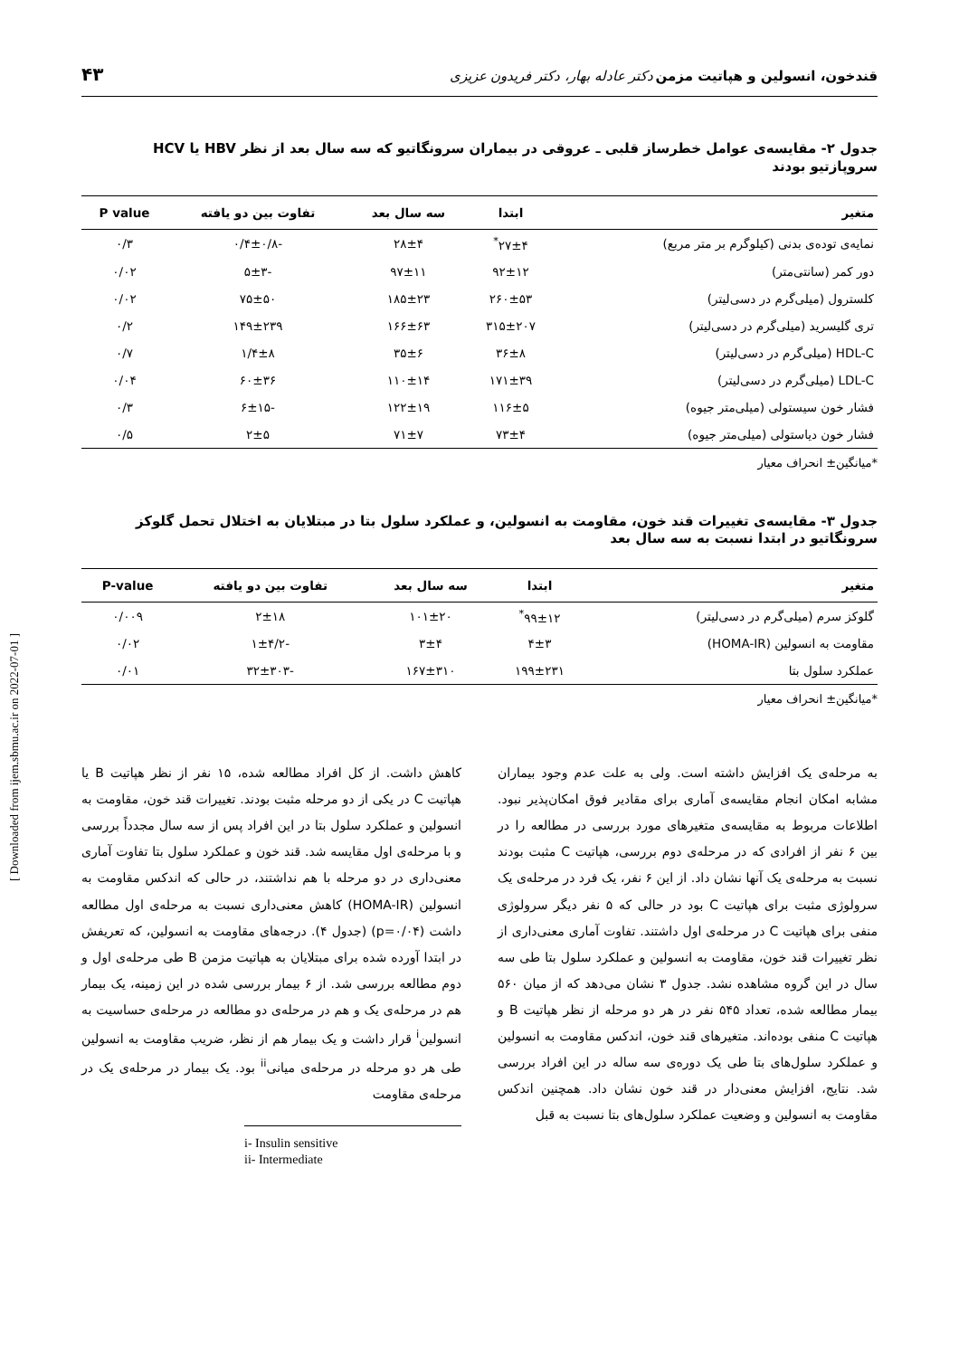قندخون، انسولین و هپاتیت مزمن دکتر عادله بهار، دکتر فریدون عزیزی ۴۳
جدول ۲- مقایسه‌ی عوامل خطرساز قلبی ـ عروقی در بیماران سرونگاتیو که سه سال بعد از نظر HBV یا HCV سروپازتیو بودند
| متغیر | ابتدا | سه سال بعد | تفاوت بین دو یافته | P value |
| --- | --- | --- | --- | --- |
| نمایه‌ی توده‌ی بدنی (کیلوگرم بر متر مربع) | ۲۷±۴<sup>*</sup> | ۲۸±۴ | -۰/۴±۰/۸ | ۰/۳ |
| دور کمر (سانتی‌متر) | ۹۲±۱۲ | ۹۷±۱۱ | -۵±۳ | ۰/۰۲ |
| کلسترول (میلی‌گرم در دسی‌لیتر) | ۲۶۰±۵۳ | ۱۸۵±۲۳ | ۷۵±۵۰ | ۰/۰۲ |
| تری گلیسرید (میلی‌گرم در دسی‌لیتر) | ۳۱۵±۲۰۷ | ۱۶۶±۶۳ | ۱۴۹±۲۳۹ | ۰/۲ |
| HDL-C (میلی‌گرم در دسی‌لیتر) | ۳۶±۸ | ۳۵±۶ | ۱/۴±۸ | ۰/۷ |
| LDL-C (میلی‌گرم در دسی‌لیتر) | ۱۷۱±۳۹ | ۱۱۰±۱۴ | ۶۰±۳۶ | ۰/۰۴ |
| فشار خون سیستولی (میلی‌متر جیوه) | ۱۱۶±۵ | ۱۲۲±۱۹ | -۶±۱۵ | ۰/۳ |
| فشار خون دیاستولی (میلی‌متر جیوه) | ۷۳±۴ | ۷۱±۷ | ۲±۵ | ۰/۵ |
*میانگین± انحراف معیار
جدول ۳- مقایسه‌ی تغییرات قند خون، مقاومت به انسولین، و عملکرد سلول بتا در مبتلایان به اختلال تحمل گلوکز سرونگاتیو در ابتدا نسبت به سه سال بعد
| متغیر | ابتدا | سه سال بعد | تفاوت بین دو یافته | P-value |
| --- | --- | --- | --- | --- |
| گلوکز سرم (میلی‌گرم در دسی‌لیتر) | ۹۹±۱۲<sup>*</sup> | ۱۰۱±۲۰ | ۲±۱۸ | ۰/۰۰۹ |
| مقاومت به انسولین (HOMA-IR) | ۴±۳ | ۳±۴ | -۱±۴/۲ | ۰/۰۲ |
| عملکرد سلول بتا | ۱۹۹±۲۳۱ | ۱۶۷±۳۱۰ | -۳۲±۳۰۳ | ۰/۰۱ |
*میانگین± انحراف معیار
به مرحله‌ی یک افزایش داشته است. ولی به علت عدم وجود بیماران مشابه امکان انجام مقایسه‌ی آماری برای مقادیر فوق امکان‌پذیر نبود. اطلاعات مربوط به مقایسه‌ی متغیرهای مورد بررسی در مطالعه را در بین ۶ نفر از افرادی که در مرحله‌ی دوم بررسی، هپاتیت C مثبت بودند نسبت به مرحله‌ی یک آنها نشان داد. از این ۶ نفر، یک فرد در مرحله‌ی یک سرولوژی مثبت برای هپاتیت C بود در حالی که ۵ نفر دیگر سرولوژی منفی برای هپاتیت C در مرحله‌ی اول داشتند. تفاوت آماری معنی‌داری از نظر تغییرات قند خون، مقاومت به انسولین و عملکرد سلول بتا طی سه سال در این گروه مشاهده نشد. جدول ۳ نشان می‌دهد که از میان ۵۶۰ بیمار مطالعه شده، تعداد ۵۴۵ نفر در هر دو مرحله از نظر هپاتیت B و هپاتیت C منفی بوده‌اند. متغیرهای قند خون، اندکس مقاومت به انسولین و عملکرد سلول‌های بتا طی یک دوره‌ی سه ساله در این افراد بررسی شد. نتایج، افزایش معنی‌دار در قند خون نشان داد. همچنین اندکس مقاومت به انسولین و وضعیت عملکرد سلول‌های بتا نسبت به قبل
کاهش داشت. از کل افراد مطالعه شده، ۱۵ نفر از نظر هپاتیت B یا هپاتیت C در یکی از دو مرحله مثبت بودند. تغییرات قند خون، مقاومت به انسولین و عملکرد سلول بتا در این افراد پس از سه سال مجدداً بررسی و با مرحله‌ی اول مقایسه شد. قند خون و عملکرد سلول بتا تفاوت آماری معنی‌داری در دو مرحله با هم نداشتند، در حالی که اندکس مقاومت به انسولین (HOMA-IR) کاهش معنی‌داری نسبت به مرحله‌ی اول مطالعه داشت (p=۰/۰۴) (جدول ۴). درجه‌های مقاومت به انسولین، که تعریفش در ابتدا آورده شده برای مبتلایان به هپاتیت مزمن B طی مرحله‌ی اول و دوم مطالعه بررسی شد. از ۶ بیمار بررسی شده در این زمینه، یک بیمار هم در مرحله‌ی یک و هم در مرحله‌ی دو مطالعه در مرحله‌ی حساسیت به انسولین<sup>i</sup> قرار داشت و یک بیمار هم از نظر، ضریب مقاومت به انسولین طی هر دو مرحله در مرحله‌ی میانی<sup>ii</sup> بود. یک بیمار در مرحله‌ی یک در مرحله‌ی مقاومت
i- Insulin sensitive
ii- Intermediate
[ Downloaded from ijem.sbmu.ac.ir on 2022-07-01 ]